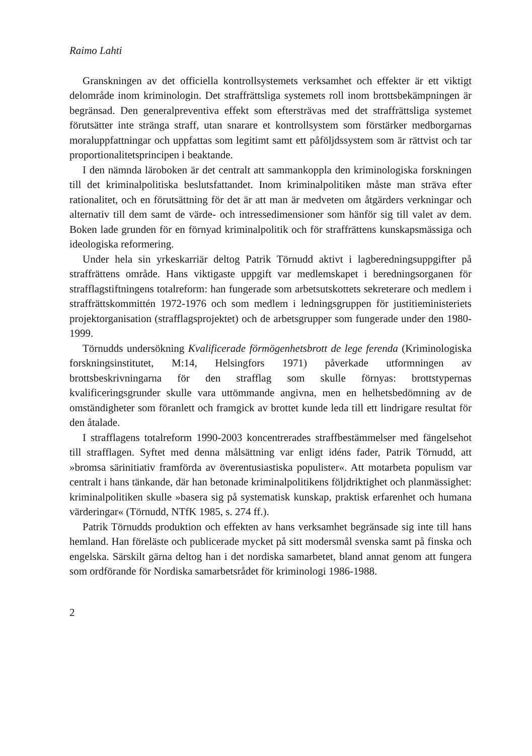Raimo Lahti
Granskningen av det officiella kontrollsystemets verksamhet och effekter är ett viktigt delområde inom kriminologin. Det straffrättsliga systemets roll inom brottsbekämpningen är begränsad. Den generalpreventiva effekt som eftersträvas med det straffrättsliga systemet förutsätter inte stränga straff, utan snarare et kontrollsystem som förstärker medborgarnas moraluppfattningar och uppfattas som legitimt samt ett påföljdssystem som är rättvist och tar proportionalitetsprincipen i beaktande.
I den nämnda läroboken är det centralt att sammankoppla den kriminologiska forskningen till det kriminalpolitiska beslutsfattandet. Inom kriminalpolitiken måste man sträva efter rationalitet, och en förutsättning för det är att man är medveten om åtgärders verkningar och alternativ till dem samt de värde- och intressedimensioner som hänför sig till valet av dem. Boken lade grunden för en förnyad kriminalpolitik och för straffrättens kunskapsmässiga och ideologiska reformering.
Under hela sin yrkeskarriär deltog Patrik Törnudd aktivt i lagberedningsuppgifter på straffrättens område. Hans viktigaste uppgift var medlemskapet i beredningsorganen för strafflagstiftningens totalreform: han fungerade som arbetsutskottets sekreterare och medlem i straffrättskommittén 1972-1976 och som medlem i ledningsgruppen för justitieministeriets projektorganisation (strafflagsprojektet) och de arbetsgrupper som fungerade under den 1980-1999.
Törnudds undersökning Kvalificerade förmögenhetsbrott de lege ferenda (Kriminologiska forskningsinstitutet, M:14, Helsingfors 1971) påverkade utformningen av brottsbeskrivningarna för den strafflag som skulle förnyas: brottstypernas kvalificeringsgrunder skulle vara uttömmande angivna, men en helhetsbedömning av de omständigheter som föranlett och framgick av brottet kunde leda till ett lindrigare resultat för den åtalade.
I strafflagens totalreform 1990-2003 koncentrerades straffbestämmelser med fängelsehot till strafflagen. Syftet med denna målsättning var enligt idéns fader, Patrik Törnudd, att »bromsa särinitiativ framförda av överentusiastiska populister«. Att motarbeta populism var centralt i hans tänkande, där han betonade kriminalpolitikens följdriktighet och planmässighet: kriminalpolitiken skulle »basera sig på systematisk kunskap, praktisk erfarenhet och humana värderingar« (Törnudd, NTfK 1985, s. 274 ff.).
Patrik Törnudds produktion och effekten av hans verksamhet begränsade sig inte till hans hemland. Han föreläste och publicerade mycket på sitt modersmål svenska samt på finska och engelska. Särskilt gärna deltog han i det nordiska samarbetet, bland annat genom att fungera som ordförande för Nordiska samarbetsrådet för kriminologi 1986-1988.
2